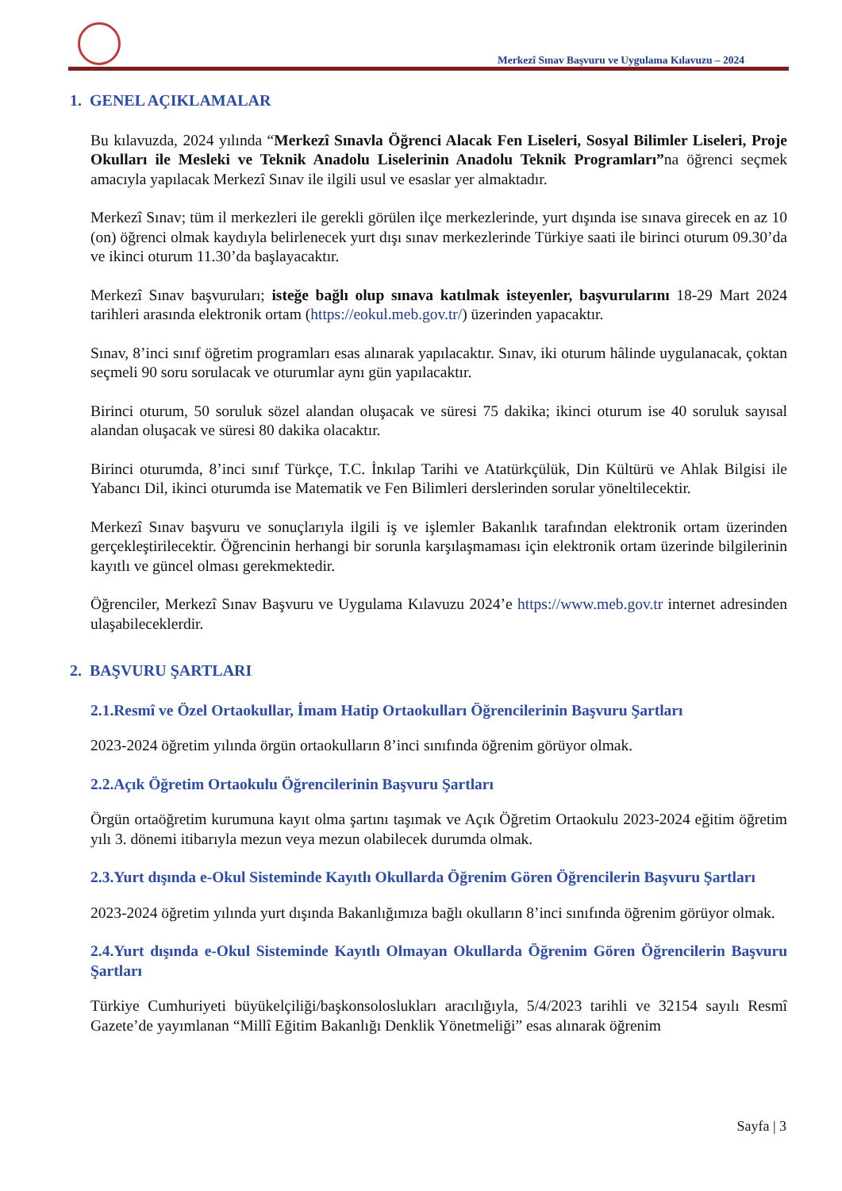Merkezî Sınav Başvuru ve Uygulama Kılavuzu – 2024
1. GENEL AÇIKLAMALAR
Bu kılavuzda, 2024 yılında “Merkezî Sınavla Öğrenci Alacak Fen Liseleri, Sosyal Bilimler Liseleri, Proje Okulları ile Mesleki ve Teknik Anadolu Liselerinin Anadolu Teknik Programları”na öğrenci seçmek amacıyla yapılacak Merkezî Sınav ile ilgili usul ve esaslar yer almaktadır.
Merkezî Sınav; tüm il merkezleri ile gerekli görülen ilçe merkezlerinde, yurt dışında ise sınava girecek en az 10 (on) öğrenci olmak kaydıyla belirlenecek yurt dışı sınav merkezlerinde Türkiye saati ile birinci oturum 09.30’da ve ikinci oturum 11.30’da başlayacaktır.
Merkezî Sınav başvuruları; isteğe bağlı olup sınava katılmak isteyenler, başvurularını 18-29 Mart 2024 tarihleri arasında elektronik ortam (https://eokul.meb.gov.tr/) üzerinden yapacaktır.
Sınav, 8’inci sınıf öğretim programları esas alınarak yapılacaktır. Sınav, iki oturum hâlinde uygulanacak, çoktan seçmeli 90 soru sorulacak ve oturumlar aynı gün yapılacaktır.
Birinci oturum, 50 soruluk sözel alandan oluşacak ve süresi 75 dakika; ikinci oturum ise 40 soruluk sayısal alandan oluşacak ve süresi 80 dakika olacaktır.
Birinci oturumda, 8’inci sınıf Türkçe, T.C. İnkılap Tarihi ve Atatürkçülük, Din Kültürü ve Ahlak Bilgisi ile Yabancı Dil, ikinci oturumda ise Matematik ve Fen Bilimleri derslerinden sorular yöneltilecektir.
Merkezî Sınav başvuru ve sonuçlarıyla ilgili iş ve işlemler Bakanlık tarafından elektronik ortam üzerinden gerçekleştirilecektir. Öğrencinin herhangi bir sorunla karşılaşmaması için elektronik ortam üzerinde bilgilerinin kayıtlı ve güncel olması gerekmektedir.
Öğrenciler, Merkezî Sınav Başvuru ve Uygulama Kılavuzu 2024’e https://www.meb.gov.tr internet adresinden ulaşabileceklerdir.
2. BAŞVURU ŞARTLARI
2.1.Resmî ve Özel Ortaokullar, İmam Hatip Ortaokulları Öğrencilerinin Başvuru Şartları
2023-2024 öğretim yılında örgün ortaokulların 8’inci sınıfında öğrenim görüyor olmak.
2.2.Açık Öğretim Ortaokulu Öğrencilerinin Başvuru Şartları
Örgün ortaöğretim kurumuna kayıt olma şartını taşımak ve Açık Öğretim Ortaokulu 2023-2024 eğitim öğretim yılı 3. dönemi itibarıyla mezun veya mezun olabilecek durumda olmak.
2.3.Yurt dışında e-Okul Sisteminde Kayıtlı Okullarda Öğrenim Gören Öğrencilerin Başvuru Şartları
2023-2024 öğretim yılında yurt dışında Bakanlığımıza bağlı okulların 8’inci sınıfında öğrenim görüyor olmak.
2.4.Yurt dışında e-Okul Sisteminde Kayıtlı Olmayan Okullarda Öğrenim Gören Öğrencilerin Başvuru Şartları
Türkiye Cumhuriyeti büyükelçiliği/başkonsoloslukları aracılığıyla, 5/4/2023 tarihli ve 32154 sayılı Resmî Gazete’de yayımlanan “Millî Eğitim Bakanlığı Denklik Yönetmeliği” esas alınarak öğrenim
Sayfa | 3